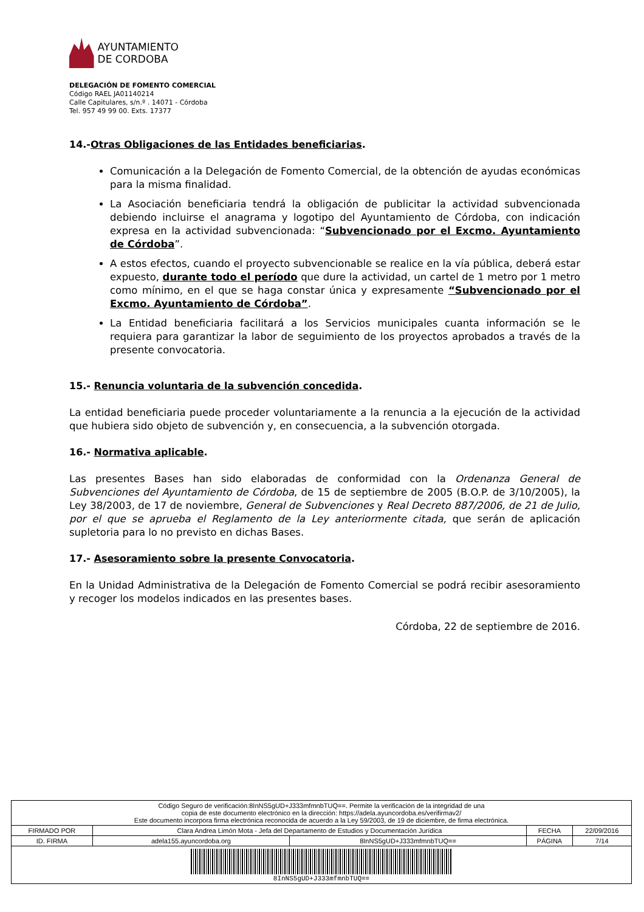AYUNTAMIENTO
DE CORDOBA
DELEGACIÓN DE FOMENTO COMERCIAL
Código RAEL JA01140214
Calle Capitulares, s/n.º . 14071 - Córdoba
Tel. 957 49 99 00. Exts. 17377
14.-Otras Obligaciones de las Entidades beneficiarias.
Comunicación a la Delegación de Fomento Comercial, de la obtención de ayudas económicas para la misma finalidad.
La Asociación beneficiaria tendrá la obligación de publicitar la actividad subvencionada debiendo incluirse el anagrama y logotipo del Ayuntamiento de Córdoba, con indicación expresa en la actividad subvencionada: “Subvencionado por el Excmo. Ayuntamiento de Córdoba”.
A estos efectos, cuando el proyecto subvencionable se realice en la vía pública, deberá estar expuesto, durante todo el período que dure la actividad, un cartel de 1 metro por 1 metro como mínimo, en el que se haga constar única y expresamente “Subvencionado por el Excmo. Ayuntamiento de Córdoba”.
La Entidad beneficiaria facilitará a los Servicios municipales cuanta información se le requiera para garantizar la labor de seguimiento de los proyectos aprobados a través de la presente convocatoria.
15.- Renuncia voluntaria de la subvención concedida.
La entidad beneficiaria puede proceder voluntariamente a la renuncia a la ejecución de la actividad que hubiera sido objeto de subvención y, en consecuencia, a la subvención otorgada.
16.- Normativa aplicable.
Las presentes Bases han sido elaboradas de conformidad con la Ordenanza General de Subvenciones del Ayuntamiento de Córdoba, de 15 de septiembre de 2005 (B.O.P. de 3/10/2005), la Ley 38/2003, de 17 de noviembre, General de Subvenciones y Real Decreto 887/2006, de 21 de Julio, por el que se aprueba el Reglamento de la Ley anteriormente citada, que serán de aplicación supletoria para lo no previsto en dichas Bases.
17.- Asesoramiento sobre la presente Convocatoria.
En la Unidad Administrativa de la Delegación de Fomento Comercial se podrá recibir asesoramiento y recoger los modelos indicados en las presentes bases.
Córdoba, 22 de septiembre de 2016.
| Código Seguro de verificación:8InNS5gUD+J333mfmnbTUQ==. Permite la verificación de la integridad de una copia de este documento electrónico en la dirección: https://adela.ayuncordoba.es/verifirmav2/ Este documento incorpora firma electrónica reconocida de acuerdo a la Ley 59/2003, de 19 de diciembre, de firma electrónica. | | | | |
| FIRMADO POR | Clara Andrea Limón Mota - Jefa del Departamento de Estudios y Documentación Jurídica | | FECHA | 22/09/2016 |
| ID. FIRMA | adela155.ayuncordoba.org | 8InNS5gUD+J333mfmnbTUQ== | PÁGINA | 7/14 |
| 8InNS5gUD+J333mfmnbTUQ== | | | | |